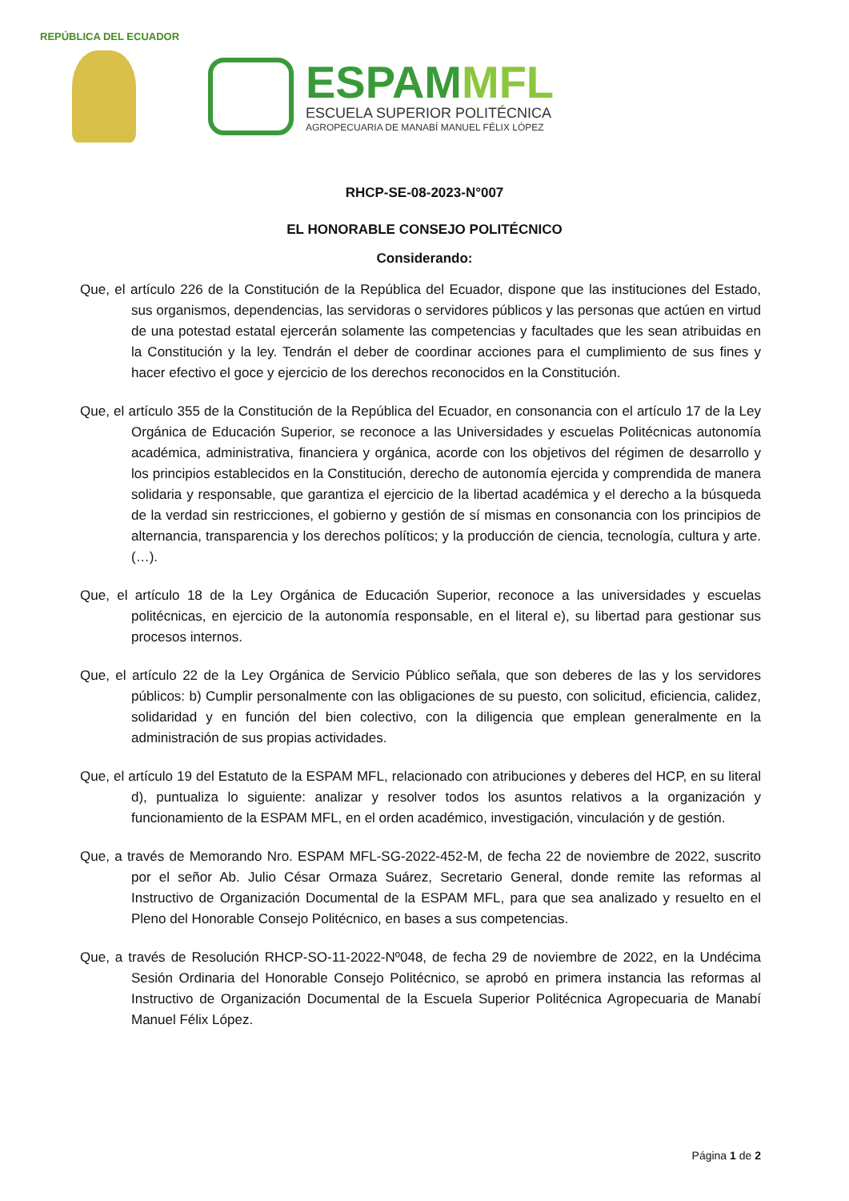REPÚBLICA DEL ECUADOR
ESPAMMFL
ESCUELA SUPERIOR POLITÉCNICA
AGROPECUARIA DE MANABÍ MANUEL FÉLIX LÓPEZ
RHCP-SE-08-2023-N°007
EL HONORABLE CONSEJO POLITÉCNICO
Considerando:
Que, el artículo 226 de la Constitución de la República del Ecuador, dispone que las instituciones del Estado, sus organismos, dependencias, las servidoras o servidores públicos y las personas que actúen en virtud de una potestad estatal ejercerán solamente las competencias y facultades que les sean atribuidas en la Constitución y la ley. Tendrán el deber de coordinar acciones para el cumplimiento de sus fines y hacer efectivo el goce y ejercicio de los derechos reconocidos en la Constitución.
Que, el artículo 355 de la Constitución de la República del Ecuador, en consonancia con el artículo 17 de la Ley Orgánica de Educación Superior, se reconoce a las Universidades y escuelas Politécnicas autonomía académica, administrativa, financiera y orgánica, acorde con los objetivos del régimen de desarrollo y los principios establecidos en la Constitución, derecho de autonomía ejercida y comprendida de manera solidaria y responsable, que garantiza el ejercicio de la libertad académica y el derecho a la búsqueda de la verdad sin restricciones, el gobierno y gestión de sí mismas en consonancia con los principios de alternancia, transparencia y los derechos políticos; y la producción de ciencia, tecnología, cultura y arte.(…).
Que, el artículo 18 de la Ley Orgánica de Educación Superior, reconoce a las universidades y escuelas politécnicas, en ejercicio de la autonomía responsable, en el literal e), su libertad para gestionar sus procesos internos.
Que, el artículo 22 de la Ley Orgánica de Servicio Público señala, que son deberes de las y los servidores públicos: b) Cumplir personalmente con las obligaciones de su puesto, con solicitud, eficiencia, calidez, solidaridad y en función del bien colectivo, con la diligencia que emplean generalmente en la administración de sus propias actividades.
Que, el artículo 19 del Estatuto de la ESPAM MFL, relacionado con atribuciones y deberes del HCP, en su literal d), puntualiza lo siguiente: analizar y resolver todos los asuntos relativos a la organización y funcionamiento de la ESPAM MFL, en el orden académico, investigación, vinculación y de gestión.
Que, a través de Memorando Nro. ESPAM MFL-SG-2022-452-M, de fecha 22 de noviembre de 2022, suscrito por el señor Ab. Julio César Ormaza Suárez, Secretario General, donde remite las reformas al Instructivo de Organización Documental de la ESPAM MFL, para que sea analizado y resuelto en el Pleno del Honorable Consejo Politécnico, en bases a sus competencias.
Que, a través de Resolución RHCP-SO-11-2022-Nº048, de fecha 29 de noviembre de 2022, en la Undécima Sesión Ordinaria del Honorable Consejo Politécnico, se aprobó en primera instancia las reformas al Instructivo de Organización Documental de la Escuela Superior Politécnica Agropecuaria de Manabí Manuel Félix López.
Página 1 de 2